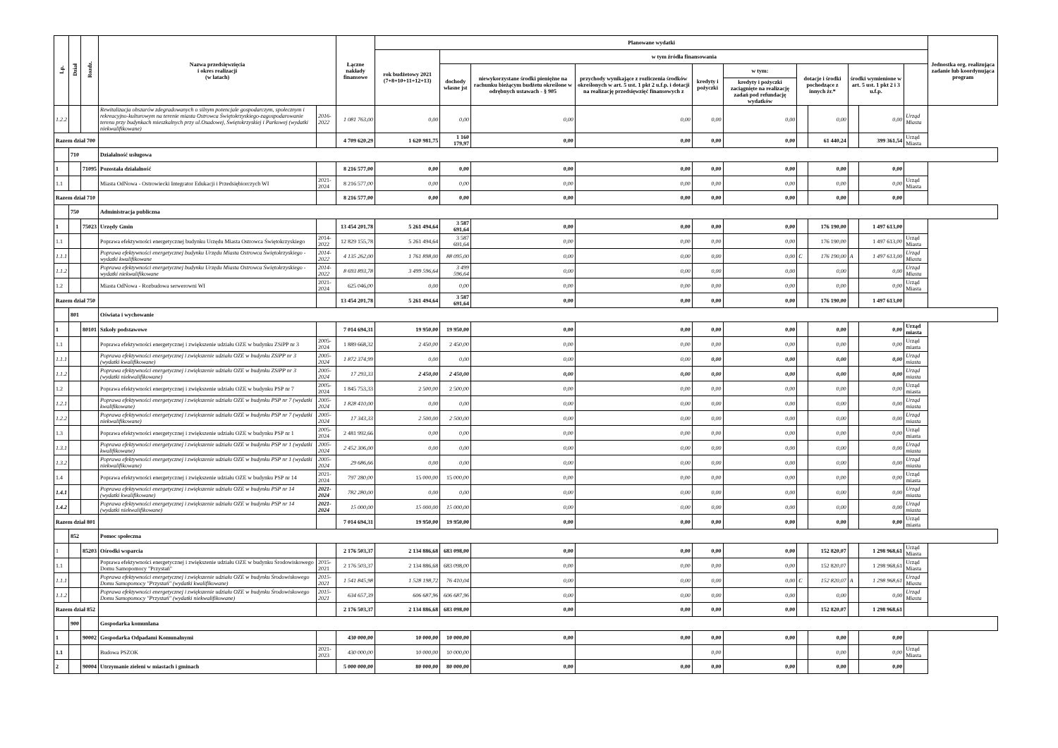| Lp. | Dział | Rozdz. | Nazwa przedsięwzięcia i okres realizacji (w latach) | | Łączne nakłady finansowe | Planowane wydatki | | | | | | | | | | | Jednostka org. realizująca zadanie lub koordynująca program |
| --- | --- | --- | --- | --- | --- | --- | --- | --- | --- | --- | --- | --- | --- | --- | --- | --- | --- |
| | | | | | | rok budżetowy 2021 (7+8+10+11+12+13) | w tym źródła finansowania | | | | | | | | | | |
| | | | | | | | dochody własne jst | niewykorzystane środki pieniężne na rachunku bieżącym budżetu określone w odrębnych ustawach - § 905 | przychody wynikające z rozliczenia środków określonych w art. 5 ust. 1 pkt 2 u.f.p. i dotacji na realizację przedsięwzięć finansowych z | kredyty i pożyczki | w tym: | dotacje i środki pochodzące z innych źr.* | | środki wymienione w art. 5 ust. 1 pkt 2 i 3 u.f.p. | | | |
| | | | | | | | | | | | kredyty i pożyczki zaciągnięte na realizację zadań pod refundację wydatków | | | | | | |
| 1.2.2 | | | Rewitalizacja obszarów zdegradowanych o silnym potencjale gospodarczym, społecznym i rekreacyjno-kulturowym na terenie miasta Ostrowca Świętokrzyskiego-zagospodarowanie terenu przy budynkach mieszkalnych przy ul.Osadowej, Świętokrzyskiej i Parkowej (wydatki niekwalifikowane) | 2016-2022 | 1 081 763,00 | 0,00 | 0,00 | 0,00 | 0,00 | 0,00 | 0,00 | | 0,00 | | 0,00 | Urząd Miasta | |
| Razem dział 700 | | | | | 4 709 620,29 | 1 620 981,75 | 1 160 179,97 | 0,00 | 0,00 | 0,00 | 0,00 | | 61 440,24 | | 399 361,54 | Urząd Miasta | |
| | 710 | | Działalność usługowa | | | | | | | | | | | | | | |
| 1 | | 71095 | Pozostała działalność | | 8 216 577,00 | 0,00 | 0,00 | 0,00 | 0,00 | 0,00 | 0,00 | | 0,00 | | 0,00 | | |
| 1.1 | | | Miasta OdNowa - Ostrowiecki Integrator Edukacji i Przedsiębiorczych WI | 2021-2024 | 8 216 577,00 | 0,00 | 0,00 | 0,00 | 0,00 | 0,00 | 0,00 | | 0,00 | | 0,00 | Urząd Miasta | |
| Razem dział 710 | | | | | 8 216 577,00 | 0,00 | 0,00 | 0,00 | 0,00 | 0,00 | 0,00 | | 0,00 | | 0,00 | | |
| | 750 | | Administracja publiczna | | | | | | | | | | | | | | |
| 1 | | 75023 | Urzędy Gmin | | 13 454 201,78 | 5 261 494,64 | 3 587 691,64 | 0,00 | 0,00 | 0,00 | 0,00 | | 176 190,00 | | 1 497 613,00 | | |
| 1.1 | | | Poprawa efektywności energetycznej budynku Urzędu Miasta Ostrowca Świętokrzyskiego | 2014-2022 | 12 829 155,78 | 5 261 494,64 | 3 587 691,64 | 0,00 | 0,00 | 0,00 | 0,00 | | 176 190,00 | | 1 497 613,00 | Urząd Miasta | |
| 1.1.1 | | | Poprawa efektywności energetycznej budynku Urzędu Miasta Ostrowca Świętokrzyskiego - wydatki kwalifikowane | 2014-2022 | 4 135 262,00 | 1 761 898,00 | 88 095,00 | 0,00 | 0,00 | 0,00 | 0,00 | C | 176 190,00 | A | 1 497 613,00 | Urząd Miasta | |
| 1.1.2 | | | Poprawa efektywności energetycznej budynku Urzędu Miasta Ostrowca Świętokrzyskiego - wydatki niekwalifikowane | 2014-2022 | 8 693 893,78 | 3 499 596,64 | 3 499 596,64 | 0,00 | 0,00 | 0,00 | 0,00 | | 0,00 | | 0,00 | Urząd Miasta | |
| 1.2 | | | Miasta OdNowa - Rozbudowa serwerowni WI | 2021-2024 | 625 046,00 | 0,00 | 0,00 | 0,00 | 0,00 | 0,00 | 0,00 | | 0,00 | | 0,00 | Urząd Miasta | |
| Razem dział 750 | | | | | 13 454 201,78 | 5 261 494,64 | 3 587 691,64 | 0,00 | 0,00 | 0,00 | 0,00 | | 176 190,00 | | 1 497 613,00 | | |
| | 801 | | Oświata i wychowanie | | | | | | | | | | | | | | |
| 1 | | 80101 | Szkoły podstawowe | | 7 014 694,31 | 19 950,00 | 19 950,00 | 0,00 | 0,00 | 0,00 | 0,00 | | 0,00 | | 0,00 | Urząd miasta | |
| 1.1 | | | Poprawa efektywności energetycznej i zwiększenie udziału OZE w budynku ZSiPP nr 3 | 2005-2024 | 1 889 668,32 | 2 450,00 | 2 450,00 | 0,00 | 0,00 | 0,00 | 0,00 | | 0,00 | | 0,00 | Urząd miasta | |
| 1.1.1 | | | Poprawa efektywności energetycznej i zwiększenie udziału OZE w budynku ZSiPP nr 3 (wydatki kwalifikowane) | 2005-2024 | 1 872 374,99 | 0,00 | 0,00 | 0,00 | 0,00 | 0,00 | 0,00 | | 0,00 | | 0,00 | Urząd miasta | |
| 1.1.2 | | | Poprawa efektywności energetycznej i zwiększenie udziału OZE w budynku ZSiPP nr 3 (wydatki niekwalifikowane) | 2005-2024 | 17 293,33 | 2 450,00 | 2 450,00 | 0,00 | 0,00 | 0,00 | 0,00 | | 0,00 | | 0,00 | Urząd miasta | |
| 1.2 | | | Poprawa efektywności energetycznej i zwiększenie udziału OZE w budynku PSP nr 7 | 2005-2024 | 1 845 753,33 | 2 500,00 | 2 500,00 | 0,00 | 0,00 | 0,00 | 0,00 | | 0,00 | | 0,00 | Urząd miasta | |
| 1.2.1 | | | Poprawa efektywności energetycznej i zwiększenie udziału OZE w budynku PSP nr 7 (wydatki kwalifikowane) | 2005-2024 | 1 828 410,00 | 0,00 | 0,00 | 0,00 | 0,00 | 0,00 | 0,00 | | 0,00 | | 0,00 | Urząd miasta | |
| 1.2.2 | | | Poprawa efektywności energetycznej i zwiększenie udziału OZE w budynku PSP nr 7 (wydatki niekwalifikowane) | 2005-2024 | 17 343,33 | 2 500,00 | 2 500,00 | 0,00 | 0,00 | 0,00 | 0,00 | | 0,00 | | 0,00 | Urząd miasta | |
| 1.3 | | | Poprawa efektywności energetycznej i zwiększenie udziału OZE w budynku PSP nr 1 | 2005-2024 | 2 481 992,66 | 0,00 | 0,00 | 0,00 | 0,00 | 0,00 | 0,00 | | 0,00 | | 0,00 | Urząd miasta | |
| 1.3.1 | | | Poprawa efektywności energetycznej i zwiększenie udziału OZE w budynku PSP nr 1 (wydatki kwalifikowane) | 2005-2024 | 2 452 306,00 | 0,00 | 0,00 | 0,00 | 0,00 | 0,00 | 0,00 | | 0,00 | | 0,00 | Urząd miasta | |
| 1.3.2 | | | Poprawa efektywności energetycznej i zwiększenie udziału OZE w budynku PSP nr 1 (wydatki niekwalifikowane) | 2005-2024 | 29 686,66 | 0,00 | 0,00 | 0,00 | 0,00 | 0,00 | 0,00 | | 0,00 | | 0,00 | Urząd miasta | |
| 1.4 | | | Poprawa efektywności energetycznej i zwiększenie udziału OZE w budynku PSP nr 14 | 2021-2024 | 797 280,00 | 15 000,00 | 15 000,00 | 0,00 | 0,00 | 0,00 | 0,00 | | 0,00 | | 0,00 | Urząd miasta | |
| 1.4.1 | | | Poprawa efektywności energetycznej i zwiększenie udziału OZE w budynku PSP nr 14 (wydatki kwalifikowane) | 2021-2024 | 782 280,00 | 0,00 | 0,00 | 0,00 | 0,00 | 0,00 | 0,00 | | 0,00 | | 0,00 | Urząd miasta | |
| 1.4.2 | | | Poprawa efektywności energetycznej i zwiększenie udziału OZE w budynku PSP nr 14 (wydatki niekwalifikowane) | 2021-2024 | 15 000,00 | 15 000,00 | 15 000,00 | 0,00 | 0,00 | 0,00 | 0,00 | | 0,00 | | 0,00 | Urząd miasta | |
| Razem dział 801 | | | | | 7 014 694,31 | 19 950,00 | 19 950,00 | 0,00 | 0,00 | 0,00 | 0,00 | | 0,00 | | 0,00 | Urząd miasta | |
| | 852 | | Pomoc społeczna | | | | | | | | | | | | | | |
| 1 | | 85203 | Ośrodki wsparcia | | 2 176 503,37 | 2 134 886,68 | 683 098,00 | 0,00 | 0,00 | 0,00 | 0,00 | | 152 820,07 | | 1 298 968,61 | Urząd Miasta | |
| 1.1 | | | Poprawa efektywności energetycznej i zwiększenie udziału OZE w budynku Środowiskowego Domu Samopomocy "Przystań" | 2015-2021 | 2 176 503,37 | 2 134 886,68 | 683 098,00 | 0,00 | 0,00 | 0,00 | 0,00 | | 152 820,07 | | 1 298 968,61 | Urząd Miasta | |
| 1.1.1 | | | Poprawa efektywności energetycznej i zwiększenie udziału OZE w budynku Środowiskowego Domu Samopomocy "Przystań" (wydatki kwalifikowane) | 2015-2021 | 1 541 845,98 | 1 528 198,72 | 76 410,04 | 0,00 | 0,00 | 0,00 | 0,00 | C | 152 820,07 | A | 1 298 968,61 | Urząd Miasta | |
| 1.1.2 | | | Poprawa efektywności energetycznej i zwiększenie udziału OZE w budynku Środowiskowego Domu Samopomocy "Przystań" (wydatki niekwalifikowane) | 2015-2021 | 634 657,39 | 606 687,96 | 606 687,96 | 0,00 | 0,00 | 0,00 | 0,00 | | 0,00 | | 0,00 | Urząd Miasta | |
| Razem dział 852 | | | | | 2 176 503,37 | 2 134 886,68 | 683 098,00 | 0,00 | 0,00 | 0,00 | 0,00 | | 152 820,07 | | 1 298 968,61 | | |
| | 900 | | Gospodarka komunlana | | | | | | | | | | | | | | |
| 1 | | 90002 | Gospodarka Odpadami Komunalnymi | | 430 000,00 | 10 000,00 | 10 000,00 | 0,00 | 0,00 | 0,00 | 0,00 | | 0,00 | | 0,00 | | |
| 1.1 | | | Budowa PSZOK | 2021-2023 | 430 000,00 | 10 000,00 | 10 000,00 | | | 0,00 | | | 0,00 | | 0,00 | Urząd Miasta | |
| 2 | | 90004 | Utrzymanie zieleni w miastach i gminach | | 5 000 000,00 | 80 000,00 | 80 000,00 | 0,00 | 0,00 | 0,00 | 0,00 | | 0,00 | | 0,00 | | |